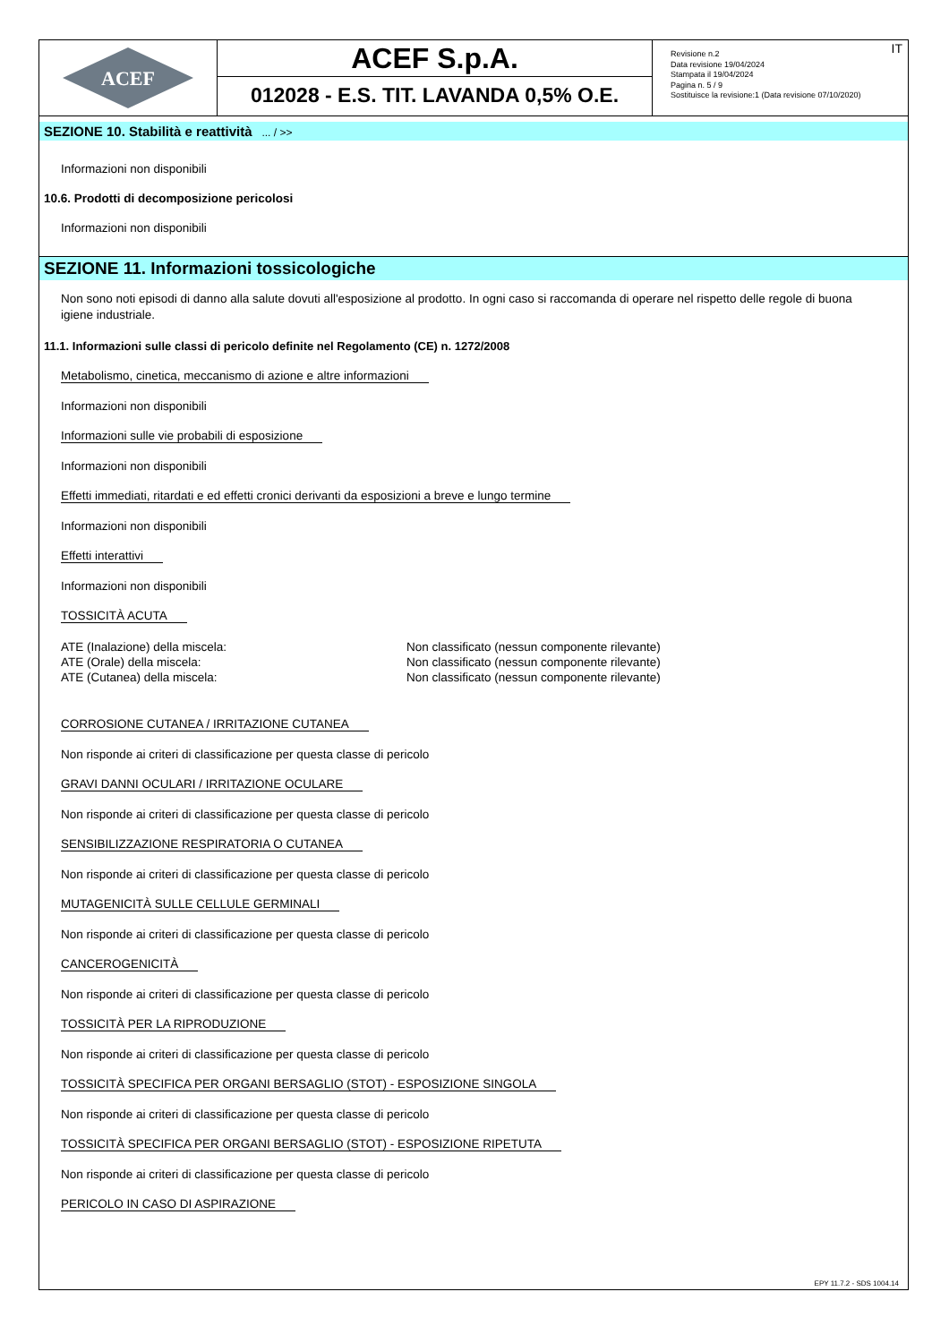ACEF
ACEF S.p.A.
012028 - E.S. TIT. LAVANDA 0,5% O.E.
Revisione n.2
Data revisione 19/04/2024
Stampata il 19/04/2024
Pagina n. 5 / 9
Sostituisce la revisione:1 (Data revisione 07/10/2020)
IT
SEZIONE 10. Stabilità e reattività ... / >>
Informazioni non disponibili
10.6. Prodotti di decomposizione pericolosi
Informazioni non disponibili
SEZIONE 11. Informazioni tossicologiche
Non sono noti episodi di danno alla salute dovuti all'esposizione al prodotto. In ogni caso si raccomanda di operare nel rispetto delle regole di buona igiene industriale.
11.1. Informazioni sulle classi di pericolo definite nel Regolamento (CE) n. 1272/2008
Metabolismo, cinetica, meccanismo di azione e altre informazioni
Informazioni non disponibili
Informazioni sulle vie probabili di esposizione
Informazioni non disponibili
Effetti immediati, ritardati e ed effetti cronici derivanti da esposizioni a breve e lungo termine
Informazioni non disponibili
Effetti interattivi
Informazioni non disponibili
TOSSICITÀ ACUTA
| ATE (Inalazione) della miscela: | Non classificato (nessun componente rilevante) |
| ATE (Orale) della miscela: | Non classificato (nessun componente rilevante) |
| ATE (Cutanea) della miscela: | Non classificato (nessun componente rilevante) |
CORROSIONE CUTANEA / IRRITAZIONE CUTANEA
Non risponde ai criteri di classificazione per questa classe di pericolo
GRAVI DANNI OCULARI / IRRITAZIONE OCULARE
Non risponde ai criteri di classificazione per questa classe di pericolo
SENSIBILIZZAZIONE RESPIRATORIA O CUTANEA
Non risponde ai criteri di classificazione per questa classe di pericolo
MUTAGENICITÀ SULLE CELLULE GERMINALI
Non risponde ai criteri di classificazione per questa classe di pericolo
CANCEROGENICITÀ
Non risponde ai criteri di classificazione per questa classe di pericolo
TOSSICITÀ PER LA RIPRODUZIONE
Non risponde ai criteri di classificazione per questa classe di pericolo
TOSSICITÀ SPECIFICA PER ORGANI BERSAGLIO (STOT) - ESPOSIZIONE SINGOLA
Non risponde ai criteri di classificazione per questa classe di pericolo
TOSSICITÀ SPECIFICA PER ORGANI BERSAGLIO (STOT) - ESPOSIZIONE RIPETUTA
Non risponde ai criteri di classificazione per questa classe di pericolo
PERICOLO IN CASO DI ASPIRAZIONE
EPY 11.7.2 - SDS 1004.14